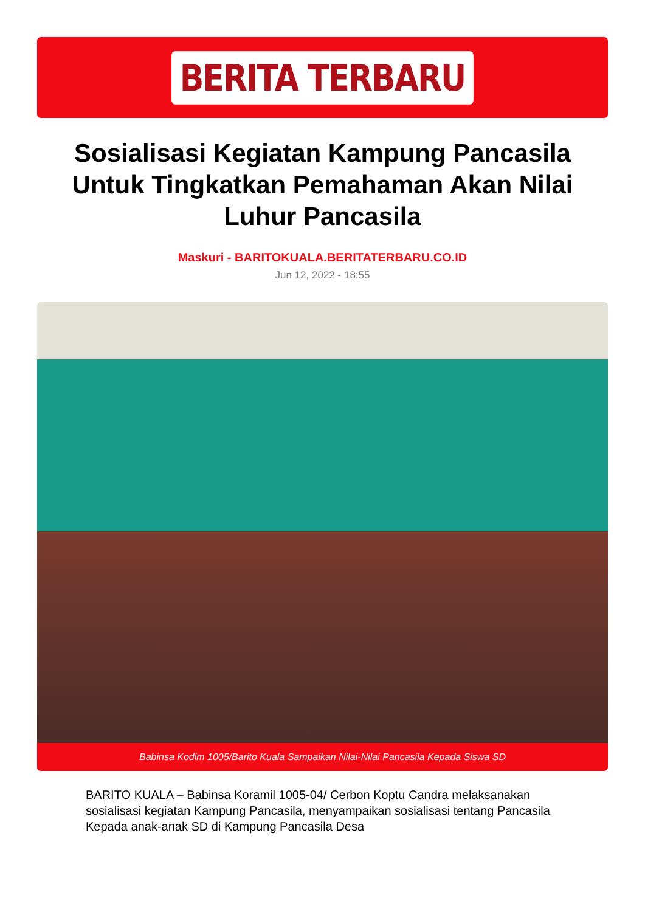BERITA TERBARU
Sosialisasi Kegiatan Kampung Pancasila Untuk Tingkatkan Pemahaman Akan Nilai Luhur Pancasila
Maskuri - BARITOKUALA.BERITATERBARU.CO.ID
Jun 12, 2022 - 18:55
Babinsa Kodim 1005/Barito Kuala Sampaikan Nilai-Nilai Pancasila Kepada Siswa SD
BARITO KUALA – Babinsa Koramil 1005-04/ Cerbon Koptu Candra melaksanakan sosialisasi kegiatan Kampung Pancasila, menyampaikan sosialisasi tentang Pancasila Kepada anak-anak SD di Kampung Pancasila Desa